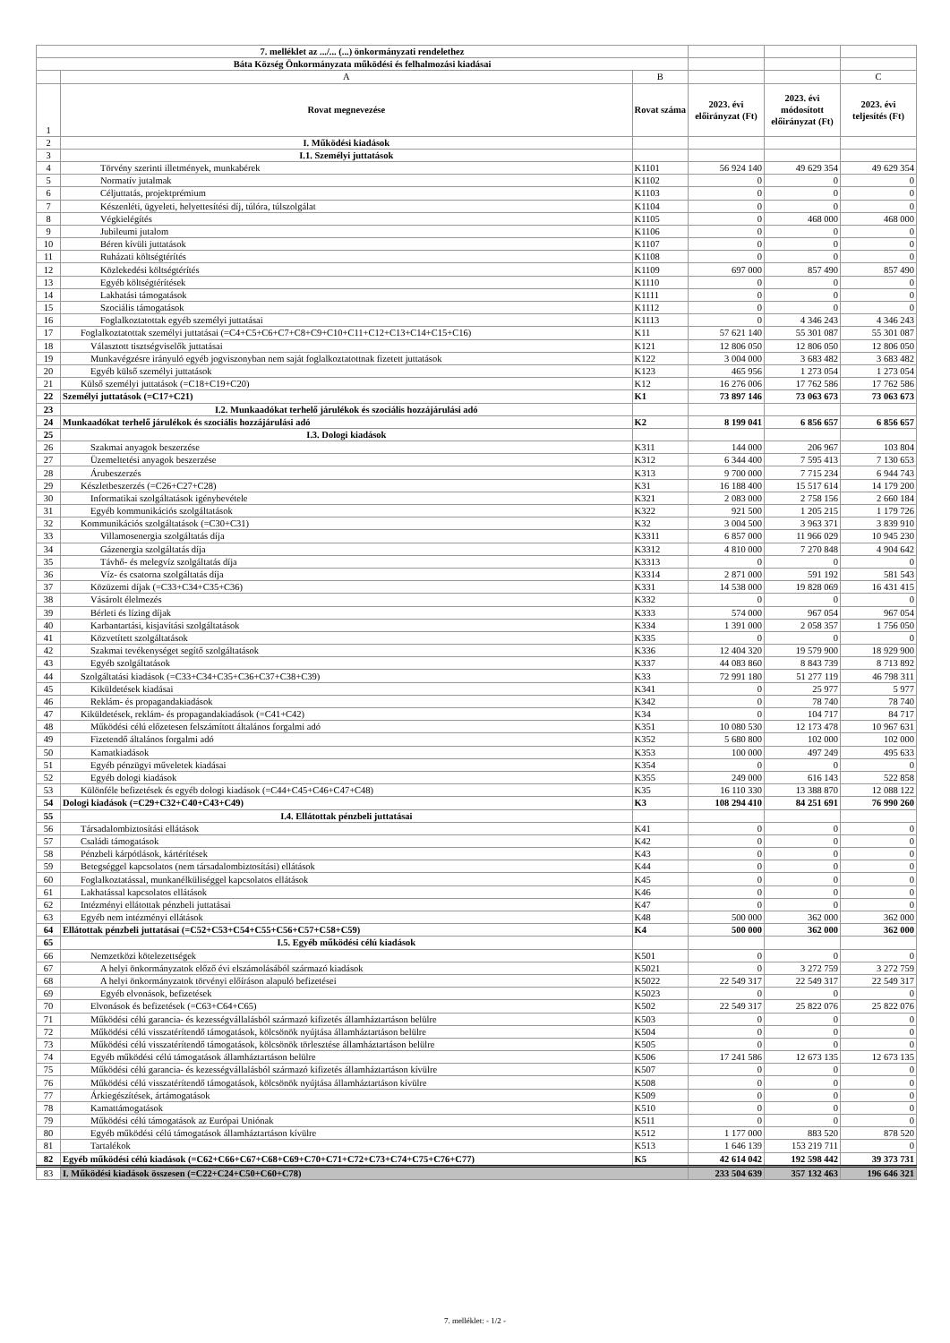| 7. melléklet az .../... (...) önkormányzati rendelethez | | | | | |
| Báta Község Önkormányzata működési és felhalmozási kiadásai | | | | | |
| | A | B | | | C |
| 1 | Rovat megnevezése | Rovat száma | 2023. évi előirányzat (Ft) | 2023. évi módosított előirányzat (Ft) | 2023. évi teljesítés (Ft) |
| 2 | I. Működési kiadások | | | | |
| 3 | I.1. Személyi juttatások | | | | |
| 4 | Törvény szerinti illetmények, munkabérek | K1101 | 56 924 140 | 49 629 354 | 49 629 354 |
| 5 | Normatív jutalmak | K1102 | 0 | 0 | 0 |
| 6 | Céljuttatás, projektprémium | K1103 | 0 | 0 | 0 |
| 7 | Készenléti, ügyeleti, helyettesítési díj, túlóra, túlszolgálat | K1104 | 0 | 0 | 0 |
| 8 | Végkielégítés | K1105 | 0 | 468 000 | 468 000 |
| 9 | Jubileumi jutalom | K1106 | 0 | 0 | 0 |
| 10 | Béren kívüli juttatások | K1107 | 0 | 0 | 0 |
| 11 | Ruházati költségtérítés | K1108 | 0 | 0 | 0 |
| 12 | Közlekedési költségtérítés | K1109 | 697 000 | 857 490 | 857 490 |
| 13 | Egyéb költségtérítések | K1110 | 0 | 0 | 0 |
| 14 | Lakhatási támogatások | K1111 | 0 | 0 | 0 |
| 15 | Szociális támogatások | K1112 | 0 | 0 | 0 |
| 16 | Foglalkoztatottak egyéb személyi juttatásai | K1113 | 0 | 4 346 243 | 4 346 243 |
| 17 | Foglalkoztatottak személyi juttatásai (=C4+C5+C6+C7+C8+C9+C10+C11+C12+C13+C14+C15+C16) | K11 | 57 621 140 | 55 301 087 | 55 301 087 |
| 18 | Választott tisztségviselők juttatásai | K121 | 12 806 050 | 12 806 050 | 12 806 050 |
| 19 | Munkavégzésre irányuló egyéb jogviszonyban nem saját foglalkoztatottnak fizetett juttatások | K122 | 3 004 000 | 3 683 482 | 3 683 482 |
| 20 | Egyéb külső személyi juttatások | K123 | 465 956 | 1 273 054 | 1 273 054 |
| 21 | Külső személyi juttatások (=C18+C19+C20) | K12 | 16 276 006 | 17 762 586 | 17 762 586 |
| 22 | Személyi juttatások (=C17+C21) | K1 | 73 897 146 | 73 063 673 | 73 063 673 |
| 23 | I.2. Munkaadókat terhelő járulékok és szociális hozzájárulási adó | | | | |
| 24 | Munkaadókat terhelő járulékok és szociális hozzájárulási adó | K2 | 8 199 041 | 6 856 657 | 6 856 657 |
| 25 | I.3. Dologi kiadások | | | | |
| 26 | Szakmai anyagok beszerzése | K311 | 144 000 | 206 967 | 103 804 |
| 27 | Üzemeltetési anyagok beszerzése | K312 | 6 344 400 | 7 595 413 | 7 130 653 |
| 28 | Árubeszerzés | K313 | 9 700 000 | 7 715 234 | 6 944 743 |
| 29 | Készletbeszerzés (=C26+C27+C28) | K31 | 16 188 400 | 15 517 614 | 14 179 200 |
| 30 | Informatikai szolgáltatások igénybevétele | K321 | 2 083 000 | 2 758 156 | 2 660 184 |
| 31 | Egyéb kommunikációs szolgáltatások | K322 | 921 500 | 1 205 215 | 1 179 726 |
| 32 | Kommunikációs szolgáltatások (=C30+C31) | K32 | 3 004 500 | 3 963 371 | 3 839 910 |
| 33 | Villamosenergia szolgáltatás díja | K3311 | 6 857 000 | 11 966 029 | 10 945 230 |
| 34 | Gázenergia szolgáltatás díja | K3312 | 4 810 000 | 7 270 848 | 4 904 642 |
| 35 | Távhő- és melegvíz szolgáltatás díja | K3313 | 0 | 0 | 0 |
| 36 | Víz- és csatorna szolgáltatás díja | K3314 | 2 871 000 | 591 192 | 581 543 |
| 37 | Közüzemi díjak (=C33+C34+C35+C36) | K331 | 14 538 000 | 19 828 069 | 16 431 415 |
| 38 | Vásárolt élelmezés | K332 | 0 | 0 | 0 |
| 39 | Bérleti és lízing díjak | K333 | 574 000 | 967 054 | 967 054 |
| 40 | Karbantartási, kisjavítási szolgáltatások | K334 | 1 391 000 | 2 058 357 | 1 756 050 |
| 41 | Közvetített szolgáltatások | K335 | 0 | 0 | 0 |
| 42 | Szakmai tevékenységet segítő szolgáltatások | K336 | 12 404 320 | 19 579 900 | 18 929 900 |
| 43 | Egyéb szolgáltatások | K337 | 44 083 860 | 8 843 739 | 8 713 892 |
| 44 | Szolgáltatási kiadások (=C33+C34+C35+C36+C37+C38+C39) | K33 | 72 991 180 | 51 277 119 | 46 798 311 |
| 45 | Kiküldetések kiadásai | K341 | 0 | 25 977 | 5 977 |
| 46 | Reklám- és propagandakiadások | K342 | 0 | 78 740 | 78 740 |
| 47 | Kiküldetések, reklám- és propagandakiadások (=C41+C42) | K34 | 0 | 104 717 | 84 717 |
| 48 | Működési célú előzetesen felszámított általános forgalmi adó | K351 | 10 080 530 | 12 173 478 | 10 967 631 |
| 49 | Fizetendő általános forgalmi adó | K352 | 5 680 800 | 102 000 | 102 000 |
| 50 | Kamatkiadások | K353 | 100 000 | 497 249 | 495 633 |
| 51 | Egyéb pénzügyi műveletek kiadásai | K354 | 0 | 0 | 0 |
| 52 | Egyéb dologi kiadások | K355 | 249 000 | 616 143 | 522 858 |
| 53 | Különféle befizetések és egyéb dologi kiadások (=C44+C45+C46+C47+C48) | K35 | 16 110 330 | 13 388 870 | 12 088 122 |
| 54 | Dologi kiadások (=C29+C32+C40+C43+C49) | K3 | 108 294 410 | 84 251 691 | 76 990 260 |
| 55 | I.4. Ellátottak pénzbeli juttatásai | | | | |
| 56 | Társadalombiztosítási ellátások | K41 | 0 | 0 | 0 |
| 57 | Családi támogatások | K42 | 0 | 0 | 0 |
| 58 | Pénzbeli kárpótlások, kártérítések | K43 | 0 | 0 | 0 |
| 59 | Betegséggel kapcsolatos (nem társadalombiztosítási) ellátások | K44 | 0 | 0 | 0 |
| 60 | Foglalkoztatással, munkanélküliséggel kapcsolatos ellátások | K45 | 0 | 0 | 0 |
| 61 | Lakhatással kapcsolatos ellátások | K46 | 0 | 0 | 0 |
| 62 | Intézményi ellátottak pénzbeli juttatásai | K47 | 0 | 0 | 0 |
| 63 | Egyéb nem intézményi ellátások | K48 | 500 000 | 362 000 | 362 000 |
| 64 | Ellátottak pénzbeli juttatásai (=C52+C53+C54+C55+C56+C57+C58+C59) | K4 | 500 000 | 362 000 | 362 000 |
| 65 | I.5. Egyéb működési célú kiadások | | | | |
| 66 | Nemzetközi kötelezettségek | K501 | 0 | 0 | 0 |
| 67 | A helyi önkormányzatok előző évi elszámolásából származó kiadások | K5021 | 0 | 3 272 759 | 3 272 759 |
| 68 | A helyi önkormányzatok törvényi előíráson alapuló befizetései | K5022 | 22 549 317 | 22 549 317 | 22 549 317 |
| 69 | Egyéb elvonások, befizetések | K5023 | 0 | 0 | 0 |
| 70 | Elvonások és befizetések (=C63+C64+C65) | K502 | 22 549 317 | 25 822 076 | 25 822 076 |
| 71 | Működési célú garancia- és kezességvállalásból származó kifizetés államháztartáson belülre | K503 | 0 | 0 | 0 |
| 72 | Működési célú visszatérítendő támogatások, kölcsönök nyújtása államháztartáson belülre | K504 | 0 | 0 | 0 |
| 73 | Működési célú visszatérítendő támogatások, kölcsönök törlesztése államháztartáson belülre | K505 | 0 | 0 | 0 |
| 74 | Egyéb működési célú támogatások államháztartáson belülre | K506 | 17 241 586 | 12 673 135 | 12 673 135 |
| 75 | Működési célú garancia- és kezességvállalásból származó kifizetés államháztartáson kívülre | K507 | 0 | 0 | 0 |
| 76 | Működési célú visszatérítendő támogatások, kölcsönök nyújtása államháztartáson kívülre | K508 | 0 | 0 | 0 |
| 77 | Árkiegészítések, ártámogatások | K509 | 0 | 0 | 0 |
| 78 | Kamattámogatások | K510 | 0 | 0 | 0 |
| 79 | Működési célú támogatások az Európai Uniónak | K511 | 0 | 0 | 0 |
| 80 | Egyéb működési célú támogatások államháztartáson kívülre | K512 | 1 177 000 | 883 520 | 878 520 |
| 81 | Tartalékok | K513 | 1 646 139 | 153 219 711 | 0 |
| 82 | Egyéb működési célú kiadások (=C62+C66+C67+C68+C69+C70+C71+C72+C73+C74+C75+C76+C77) | K5 | 42 614 042 | 192 598 442 | 39 373 731 |
| 83 | I. Működési kiadások összesen (=C22+C24+C50+C60+C78) | | 233 504 639 | 357 132 463 | 196 646 321 |
7. melléklet: - 1/2 -